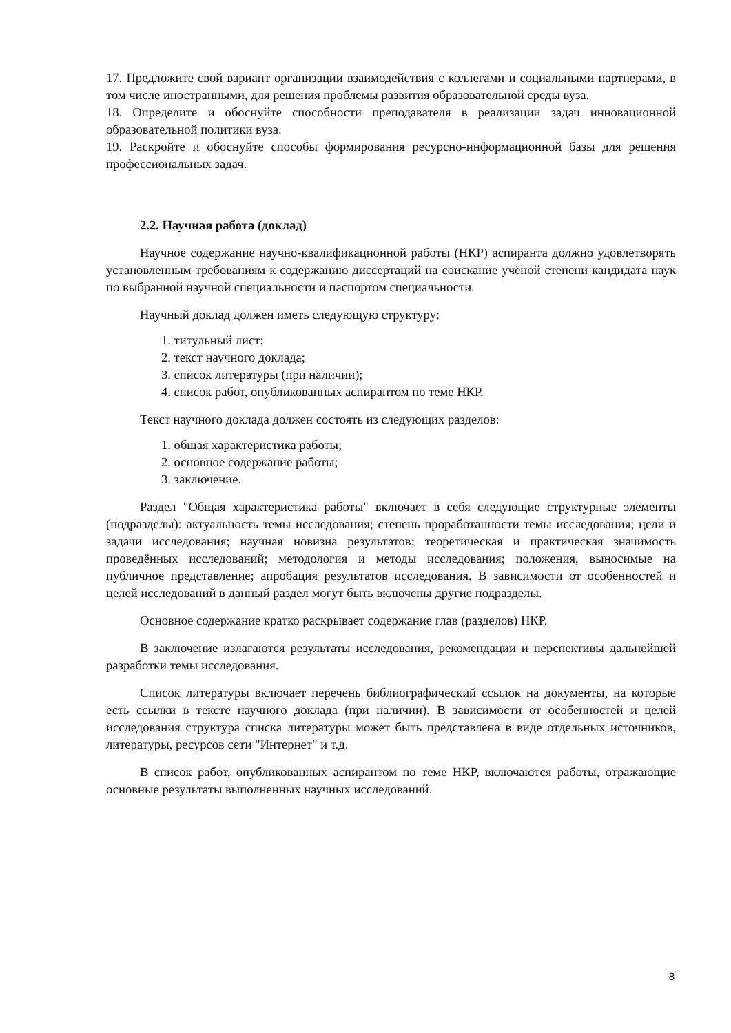17. Предложите свой вариант организации взаимодействия с коллегами и социальными партнерами, в том числе иностранными, для решения проблемы развития образовательной среды вуза.
18. Определите и обоснуйте способности преподавателя в реализации задач инновационной образовательной политики вуза.
19. Раскройте и обоснуйте способы формирования ресурсно-информационной базы для решения профессиональных задач.
2.2. Научная работа (доклад)
Научное содержание научно-квалификационной работы (НКР) аспиранта должно удовлетворять установленным требованиям к содержанию диссертаций на соискание учёной степени кандидата наук по выбранной научной специальности и паспортом специальности.
Научный доклад должен иметь следующую структуру:
1. титульный лист;
2. текст научного доклада;
3. список литературы (при наличии);
4. список работ, опубликованных аспирантом по теме НКР.
Текст научного доклада должен состоять из следующих разделов:
1. общая характеристика работы;
2. основное содержание работы;
3. заключение.
Раздел "Общая характеристика работы" включает в себя следующие структурные элементы (подразделы): актуальность темы исследования; степень проработанности темы исследования; цели и задачи исследования; научная новизна результатов; теоретическая и практическая значимость проведённых исследований; методология и методы исследования; положения, выносимые на публичное представление; апробация результатов исследования. В зависимости от особенностей и целей исследований в данный раздел могут быть включены другие подразделы.
Основное содержание кратко раскрывает содержание глав (разделов) НКР.
В заключение излагаются результаты исследования, рекомендации и перспективы дальнейшей разработки темы исследования.
Список литературы включает перечень библиографический ссылок на документы, на которые есть ссылки в тексте научного доклада (при наличии). В зависимости от особенностей и целей исследования структура списка литературы может быть представлена в виде отдельных источников, литературы, ресурсов сети "Интернет" и т.д.
В список работ, опубликованных аспирантом по теме НКР, включаются работы, отражающие основные результаты выполненных научных исследований.
8